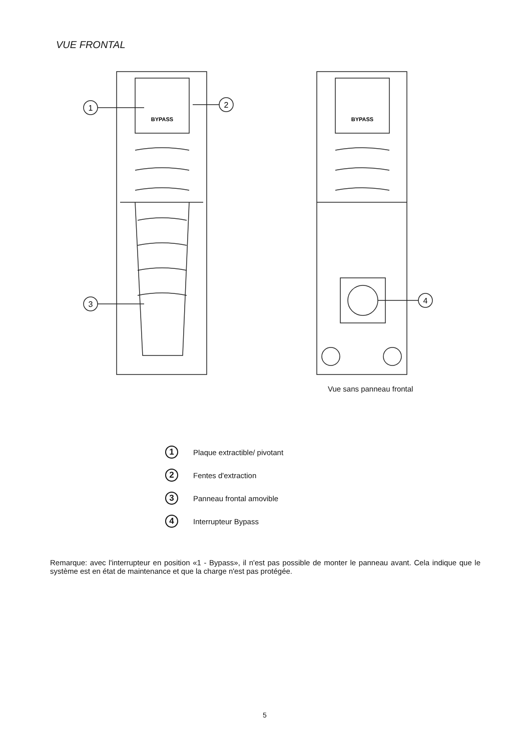VUE FRONTAL
1
2
3
4
BYPASS
BYPASS
Vue sans panneau frontal
1 Plaque extractible/ pivotant
2 Fentes d'extraction
3 Panneau frontal amovible
4 Interrupteur Bypass
Remarque: avec l'interrupteur en position «1 - Bypass», il n'est pas possible de monter le panneau avant. Cela indique que le système est en état de maintenance et que la charge n'est pas protégée.
5